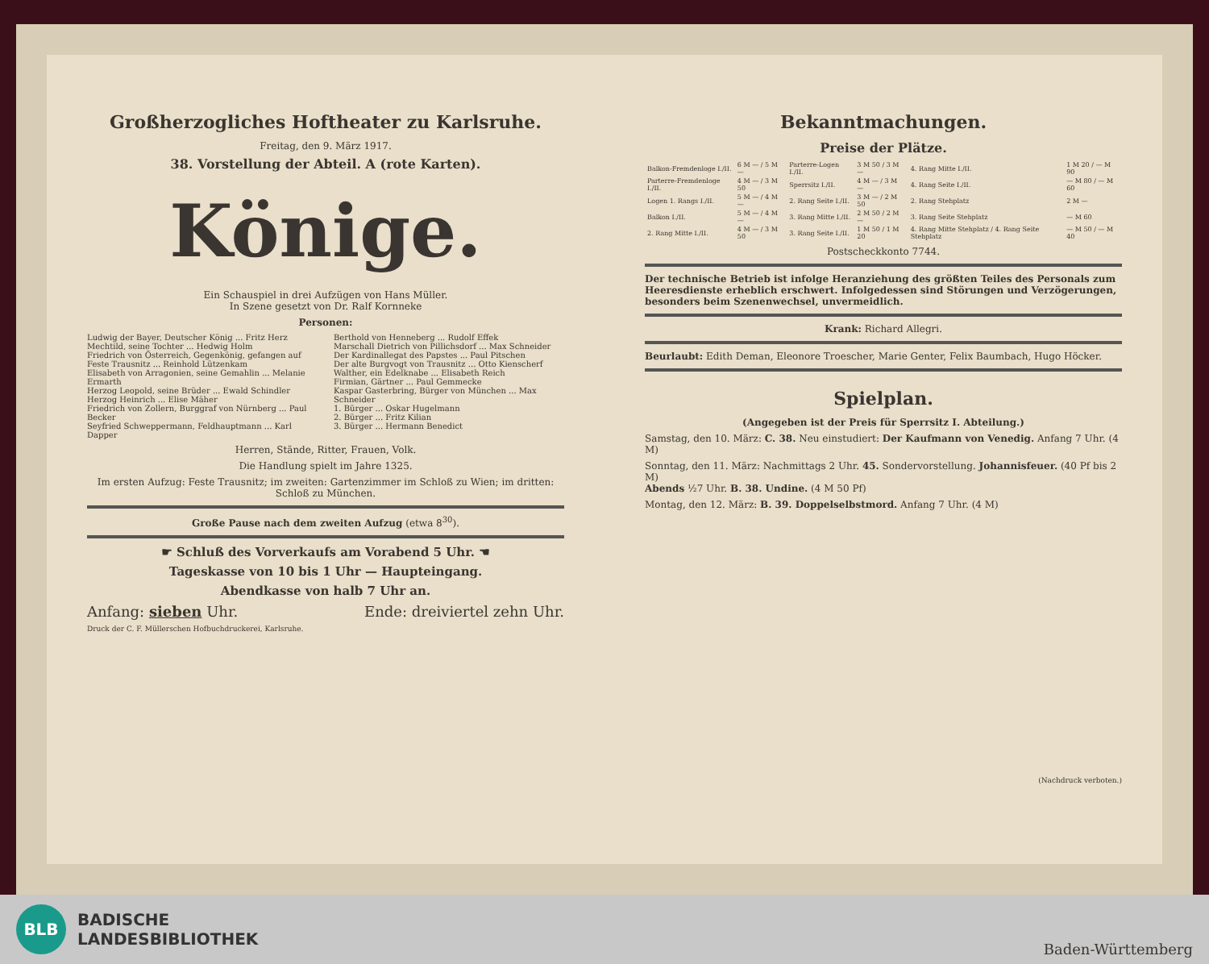Großherzogliches Hoftheater zu Karlsruhe.
Freitag, den 9. März 1917.
38. Vorstellung der Abteil. A (rote Karten).
Könige.
Ein Schauspiel in drei Aufzügen von Hans Müller.
In Szene gesetzt von Dr. Ralf Kornneke
Personen:
Ludwig der Bayer, Deutscher König ... Fritz Herz
Mechtild, seine Tochter ... Hedwig Holm
Friedrich von Österreich, Gegenkönig, gefangen auf Feste Trausnitz ... Reinhold Lützenkam
Elisabeth von Arragonien, seine Gemahlin ... Melanie Ermarth
Herzog Leopold, seine Brüder ... Ewald Schindler
Herzog Heinrich ... Elise Mäher
Friedrich von Zollern, Burggraf von Nürnberg ... Paul Becker
Seyfried Schweppermann, Feldhauptmann ... Karl Dapper
Berthold von Henneberg ... Rudolf Effek
Marschall Dietrich von Pillichsdorf ... Max Schneider
Der Kardinallegat des Papstes ... Paul Pitschen
Der alte Burgvogt von Trausnitz ... Otto Kienscherf
Walther, ein Edelknabe ... Elisabeth Reich
Firmian, Gärtner ... Paul Gemmecke
Kaspar Gasterbring, Bürger von München ... Max Schneider
1. Bürger ... Oskar Hugelmann
2. Bürger ... Fritz Kilian
3. Bürger ... Hermann Benedict
Herren, Stände, Ritter, Frauen, Volk.
Die Handlung spielt im Jahre 1325.
Im ersten Aufzug: Feste Trausnitz; im zweiten: Gartenzimmer im Schloß zu Wien; im dritten: Schloß zu München.
Große Pause nach dem zweiten Aufzug (etwa 8<sup>30</sup>).
☛ Schluß des Vorverkaufs am Vorabend 5 Uhr. ☚
Tageskasse von 10 bis 1 Uhr — Haupteingang.
Abendkasse von halb 7 Uhr an.
Anfang: sieben Uhr. Ende: dreiviertel zehn Uhr.
Druck der C. F. Müllerschen Hofbuchdruckerei, Karlsruhe.
Bekanntmachungen.
Preise der Plätze.
| Balkon-Fremdenloge I./II. | 6 M — / 5 M — | Parterre-Logen I./II. | 3 M 50 / 3 M — | 4. Rang Mitte I./II. | 1 M 20 / — M 90 |
| Parterre-Fremdenloge I./II. | 4 M — / 3 M 50 | Sperrsitz I./II. | 4 M — / 3 M — | 4. Rang Seite I./II. | — M 80 / — M 60 |
| Logen 1. Rangs I./II. | 5 M — / 4 M — | 2. Rang Seite I./II. | 3 M — / 2 M 50 | 2. Rang Stehplatz | 2 M — |
| Balkon I./II. | 5 M — / 4 M — | 3. Rang Mitte I./II. | 2 M 50 / 2 M — | 3. Rang Seite Stehplatz | — M 60 |
| 2. Rang Mitte I./II. | 4 M — / 3 M 50 | 3. Rang Seite I./II. | 1 M 50 / 1 M 20 | 4. Rang Mitte Stehplatz / 4. Rang Seite Stehplatz | — M 50 / — M 40 |
Postscheckkonto 7744.
Der technische Betrieb ist infolge Heranziehung des größten Teiles des Personals zum Heeresdienste erheblich erschwert. Infolgedessen sind Störungen und Verzögerungen, besonders beim Szenenwechsel, unvermeidlich.
Krank: Richard Allegri.
Beurlaubt: Edith Deman, Eleonore Troescher, Marie Genter, Felix Baumbach, Hugo Höcker.
Spielplan.
(Angegeben ist der Preis für Sperrsitz I. Abteilung.)
Samstag, den 10. März: C. 38. Neu einstudiert: Der Kaufmann von Venedig. Anfang 7 Uhr. (4 M)
Sonntag, den 11. März: Nachmittags 2 Uhr. 45. Sondervorstellung. Johannisfeuer. (40 Pf bis 2 M)
Abends ½7 Uhr. B. 38. Undine. (4 M 50 Pf)
Montag, den 12. März: B. 39. Doppelselbstmord. Anfang 7 Uhr. (4 M)
(Nachdruck verboten.)
BLB
BADISCHE
LANDESBIBLIOTHEK
Baden-Württemberg